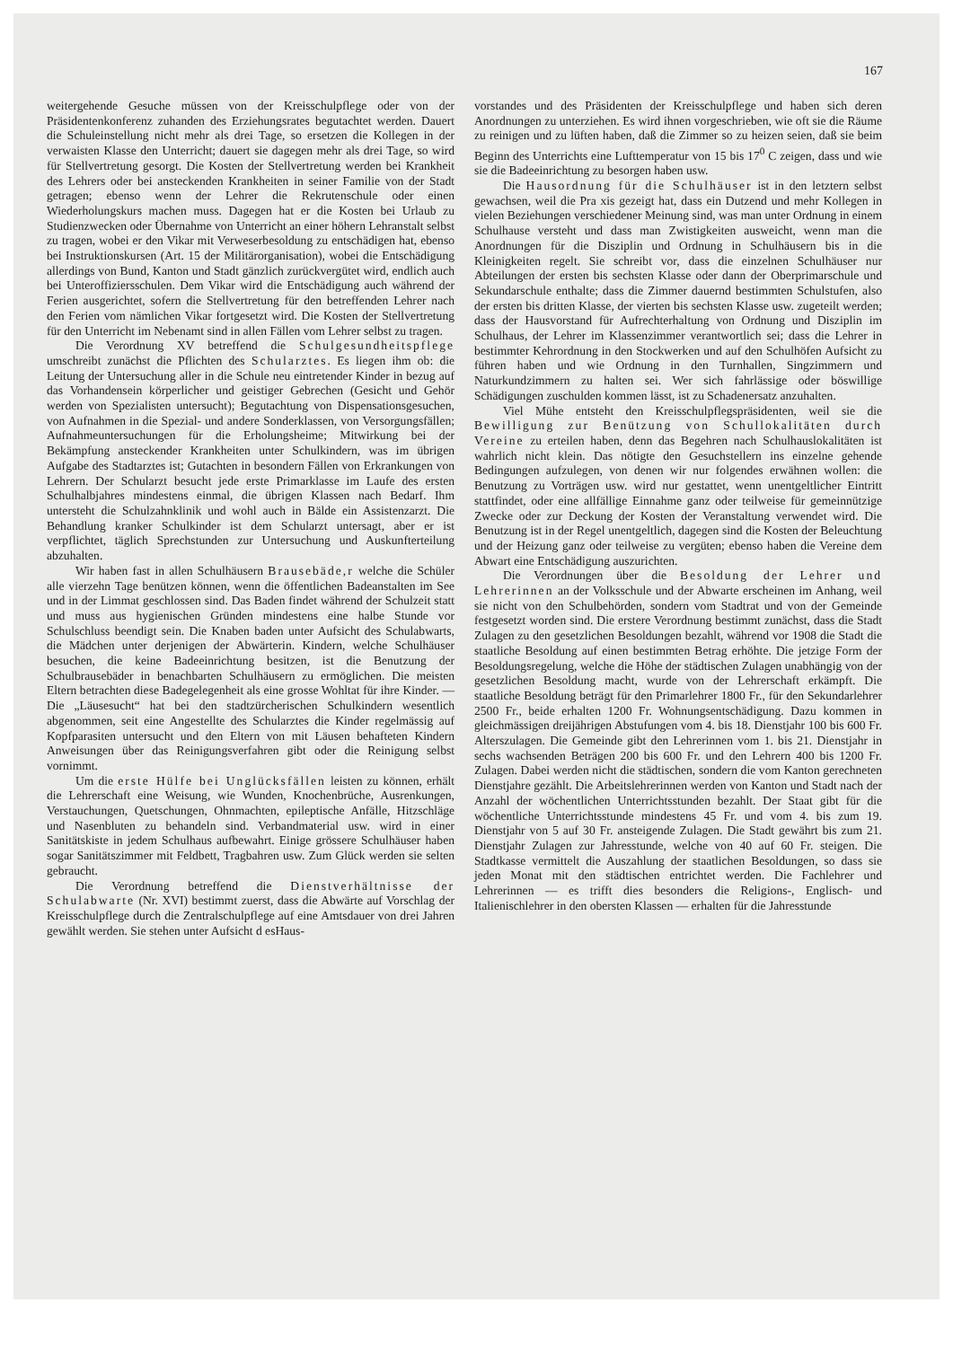167
weitergehende Gesuche müssen von der Kreisschulpflege oder von der Präsidentenkonferenz zuhanden des Erziehungsrates begutachtet werden. Dauert die Schuleinstellung nicht mehr als drei Tage, so ersetzen die Kollegen in der verwaisten Klasse den Unterricht; dauert sie dagegen mehr als drei Tage, so wird für Stellvertretung gesorgt. Die Kosten der Stellvertretung werden bei Krankheit des Lehrers oder bei ansteckenden Krankheiten in seiner Familie von der Stadt getragen; ebenso wenn der Lehrer die Rekrutenschule oder einen Wiederholungskurs machen muss. Dagegen hat er die Kosten bei Urlaub zu Studienzwecken oder Übernahme von Unterricht an einer höhern Lehranstalt selbst zu tragen, wobei er den Vikar mit Verweserbesoldung zu entschädigen hat, ebenso bei Instruktionskursen (Art. 15 der Militärorganisation), wobei die Entschädigung allerdings von Bund, Kanton und Stadt gänzlich zurückvergütet wird, endlich auch bei Unteroffiziersschulen. Dem Vikar wird die Entschädigung auch während der Ferien ausgerichtet, sofern die Stellvertretung für den betreffenden Lehrer nach den Ferien vom nämlichen Vikar fortgesetzt wird. Die Kosten der Stellvertretung für den Unterricht im Nebenamt sind in allen Fällen vom Lehrer selbst zu tragen.
Die Verordnung XV betreffend die Schulgesundheitspflege umschreibt zunächst die Pflichten des Schularztes. Es liegen ihm ob: die Leitung der Untersuchung aller in die Schule neu eintretender Kinder in bezug auf das Vorhandensein körperlicher und geistiger Gebrechen (Gesicht und Gehör werden von Spezialisten untersucht); Begutachtung von Dispensationsgesuchen, von Aufnahmen in die Spezial- und andere Sonderklassen, von Versorgungsfällen; Aufnahmeuntersuchungen für die Erholungsheime; Mitwirkung bei der Bekämpfung ansteckender Krankheiten unter Schulkindern, was im übrigen Aufgabe des Stadtarztes ist; Gutachten in besondern Fällen von Erkrankungen von Lehrern. Der Schularzt besucht jede erste Primarklasse im Laufe des ersten Schulhalbjahres mindestens einmal, die übrigen Klassen nach Bedarf. Ihm untersteht die Schulzahnklinik und wohl auch in Bälde ein Assistenzarzt. Die Behandlung kranker Schulkinder ist dem Schularzt untersagt, aber er ist verpflichtet, täglich Sprechstunden zur Untersuchung und Auskunfterteilung abzuhalten.
Wir haben fast in allen Schulhäusern Brausebäde,r welche die Schüler alle vierzehn Tage benützen können, wenn die öffentlichen Badeanstalten im See und in der Limmat geschlossen sind. Das Baden findet während der Schulzeit statt und muss aus hygienischen Gründen mindestens eine halbe Stunde vor Schulschluss beendigt sein. Die Knaben baden unter Aufsicht des Schulabwarts, die Mädchen unter derjenigen der Abwärterin. Kindern, welche Schulhäuser besuchen, die keine Badeeinrichtung besitzen, ist die Benutzung der Schulbrausebäder in benachbarten Schulhäusern zu ermöglichen. Die meisten Eltern betrachten diese Badegelegenheit als eine grosse Wohltat für ihre Kinder. — Die „Läusesucht“ hat bei den stadtzürcherischen Schulkindern wesentlich abgenommen, seit eine Angestellte des Schularztes die Kinder regelmässig auf Kopfparasiten untersucht und den Eltern von mit Läusen behafteten Kindern Anweisungen über das Reinigungsverfahren gibt oder die Reinigung selbst vornimmt.
Um die erste Hülfe bei Unglücksfällen leisten zu können, erhält die Lehrerschaft eine Weisung, wie Wunden, Knochenbrüche, Ausrenkungen, Verstauchungen, Quetschungen, Ohnmachten, epileptische Anfälle, Hitzschläge und Nasenbluten zu behandeln sind. Verbandmaterial usw. wird in einer Sanitätskiste in jedem Schulhaus aufbewahrt. Einige grössere Schulhäuser haben sogar Sanitätszimmer mit Feldbett, Tragbahren usw. Zum Glück werden sie selten gebraucht.
Die Verordnung betreffend die Dienstverhältnisse der Schulabwarte (Nr. XVI) bestimmt zuerst, dass die Abwärte auf Vorschlag der Kreisschulpflege durch die Zentralschulpflege auf eine Amtsdauer von drei Jahren gewählt werden. Sie stehen unter Aufsicht d esHaus-
vorstandes und des Präsidenten der Kreisschulpflege und haben sich deren Anordnungen zu unterziehen. Es wird ihnen vorgeschrieben, wie oft sie die Räume zu reinigen und zu lüften haben, daß die Zimmer so zu heizen seien, daß sie beim Beginn des Unterrichts eine Lufttemperatur von 15 bis 17<sup>0</sup> C zeigen, dass und wie sie die Badeeinrichtung zu besorgen haben usw.
Die Hausordnung für die Schulhäuser ist in den letztern selbst gewachsen, weil die Pra xis gezeigt hat, dass ein Dutzend und mehr Kollegen in vielen Beziehungen verschiedener Meinung sind, was man unter Ordnung in einem Schulhause versteht und dass man Zwistigkeiten ausweicht, wenn man die Anordnungen für die Disziplin und Ordnung in Schulhäusern bis in die Kleinigkeiten regelt. Sie schreibt vor, dass die einzelnen Schulhäuser nur Abteilungen der ersten bis sechsten Klasse oder dann der Oberprimarschule und Sekundarschule enthalte; dass die Zimmer dauernd bestimmten Schulstufen, also der ersten bis dritten Klasse, der vierten bis sechsten Klasse usw. zugeteilt werden; dass der Hausvorstand für Aufrechterhaltung von Ordnung und Disziplin im Schulhaus, der Lehrer im Klassenzimmer verantwortlich sei; dass die Lehrer in bestimmter Kehrordnung in den Stockwerken und auf den Schulhöfen Aufsicht zu führen haben und wie Ordnung in den Turnhallen, Singzimmern und Naturkundzimmern zu halten sei. Wer sich fahrlässige oder böswillige Schädigungen zuschulden kommen lässt, ist zu Schadenersatz anzuhalten.
Viel Mühe entsteht den Kreisschulpflegspräsidenten, weil sie die Bewilligung zur Benützung von Schullokalitäten durch Vereine zu erteilen haben, denn das Begehren nach Schulhauslokalitäten ist wahrlich nicht klein. Das nötigte den Gesuchstellern ins einzelne gehende Bedingungen aufzulegen, von denen wir nur folgendes erwähnen wollen: die Benutzung zu Vorträgen usw. wird nur gestattet, wenn unentgeltlicher Eintritt stattfindet, oder eine allfällige Einnahme ganz oder teilweise für gemeinnützige Zwecke oder zur Deckung der Kosten der Veranstaltung verwendet wird. Die Benutzung ist in der Regel unentgeltlich, dagegen sind die Kosten der Beleuchtung und der Heizung ganz oder teilweise zu vergüten; ebenso haben die Vereine dem Abwart eine Entschädigung auszurichten.
Die Verordnungen über die Besoldung der Lehrer und Lehrerinnen an der Volksschule und der Abwarte erscheinen im Anhang, weil sie nicht von den Schulbehörden, sondern vom Stadtrat und von der Gemeinde festgesetzt worden sind. Die erstere Verordnung bestimmt zunächst, dass die Stadt Zulagen zu den gesetzlichen Besoldungen bezahlt, während vor 1908 die Stadt die staatliche Besoldung auf einen bestimmten Betrag erhöhte. Die jetzige Form der Besoldungsregelung, welche die Höhe der städtischen Zulagen unabhängig von der gesetzlichen Besoldung macht, wurde von der Lehrerschaft erkämpft. Die staatliche Besoldung beträgt für den Primarlehrer 1800 Fr., für den Sekundarlehrer 2500 Fr., beide erhalten 1200 Fr. Wohnungsentschädigung. Dazu kommen in gleichmässigen dreijährigen Abstufungen vom 4. bis 18. Dienstjahr 100 bis 600 Fr. Alterszulagen. Die Gemeinde gibt den Lehrerinnen vom 1. bis 21. Dienstjahr in sechs wachsenden Beträgen 200 bis 600 Fr. und den Lehrern 400 bis 1200 Fr. Zulagen. Dabei werden nicht die städtischen, sondern die vom Kanton gerechneten Dienstjahre gezählt. Die Arbeitslehrerinnen werden von Kanton und Stadt nach der Anzahl der wöchentlichen Unterrichtsstunden bezahlt. Der Staat gibt für die wöchentliche Unterrichtsstunde mindestens 45 Fr. und vom 4. bis zum 19. Dienstjahr von 5 auf 30 Fr. ansteigende Zulagen. Die Stadt gewährt bis zum 21. Dienstjahr Zulagen zur Jahresstunde, welche von 40 auf 60 Fr. steigen. Die Stadtkasse vermittelt die Auszahlung der staatlichen Besoldungen, so dass sie jeden Monat mit den städtischen entrichtet werden. Die Fachlehrer und Lehrerinnen — es trifft dies besonders die Religions-, Englisch- und Italienischlehrer in den obersten Klassen — erhalten für die Jahresstunde